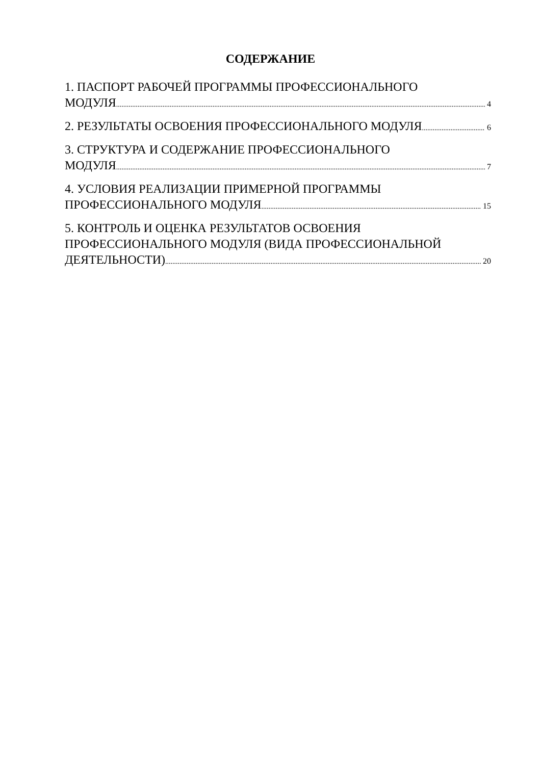СОДЕРЖАНИЕ
1. ПАСПОРТ РАБОЧЕЙ ПРОГРАММЫ ПРОФЕССИОНАЛЬНОГО
МОДУЛЯ 4
2. РЕЗУЛЬТАТЫ ОСВОЕНИЯ ПРОФЕССИОНАЛЬНОГО МОДУЛЯ 6
3. СТРУКТУРА И СОДЕРЖАНИЕ ПРОФЕССИОНАЛЬНОГО
МОДУЛЯ 7
4. УСЛОВИЯ РЕАЛИЗАЦИИ ПРИМЕРНОЙ ПРОГРАММЫ
ПРОФЕССИОНАЛЬНОГО МОДУЛЯ 15
5. КОНТРОЛЬ И ОЦЕНКА РЕЗУЛЬТАТОВ ОСВОЕНИЯ
ПРОФЕССИОНАЛЬНОГО МОДУЛЯ (ВИДА ПРОФЕССИОНАЛЬНОЙ
ДЕЯТЕЛЬНОСТИ) 20